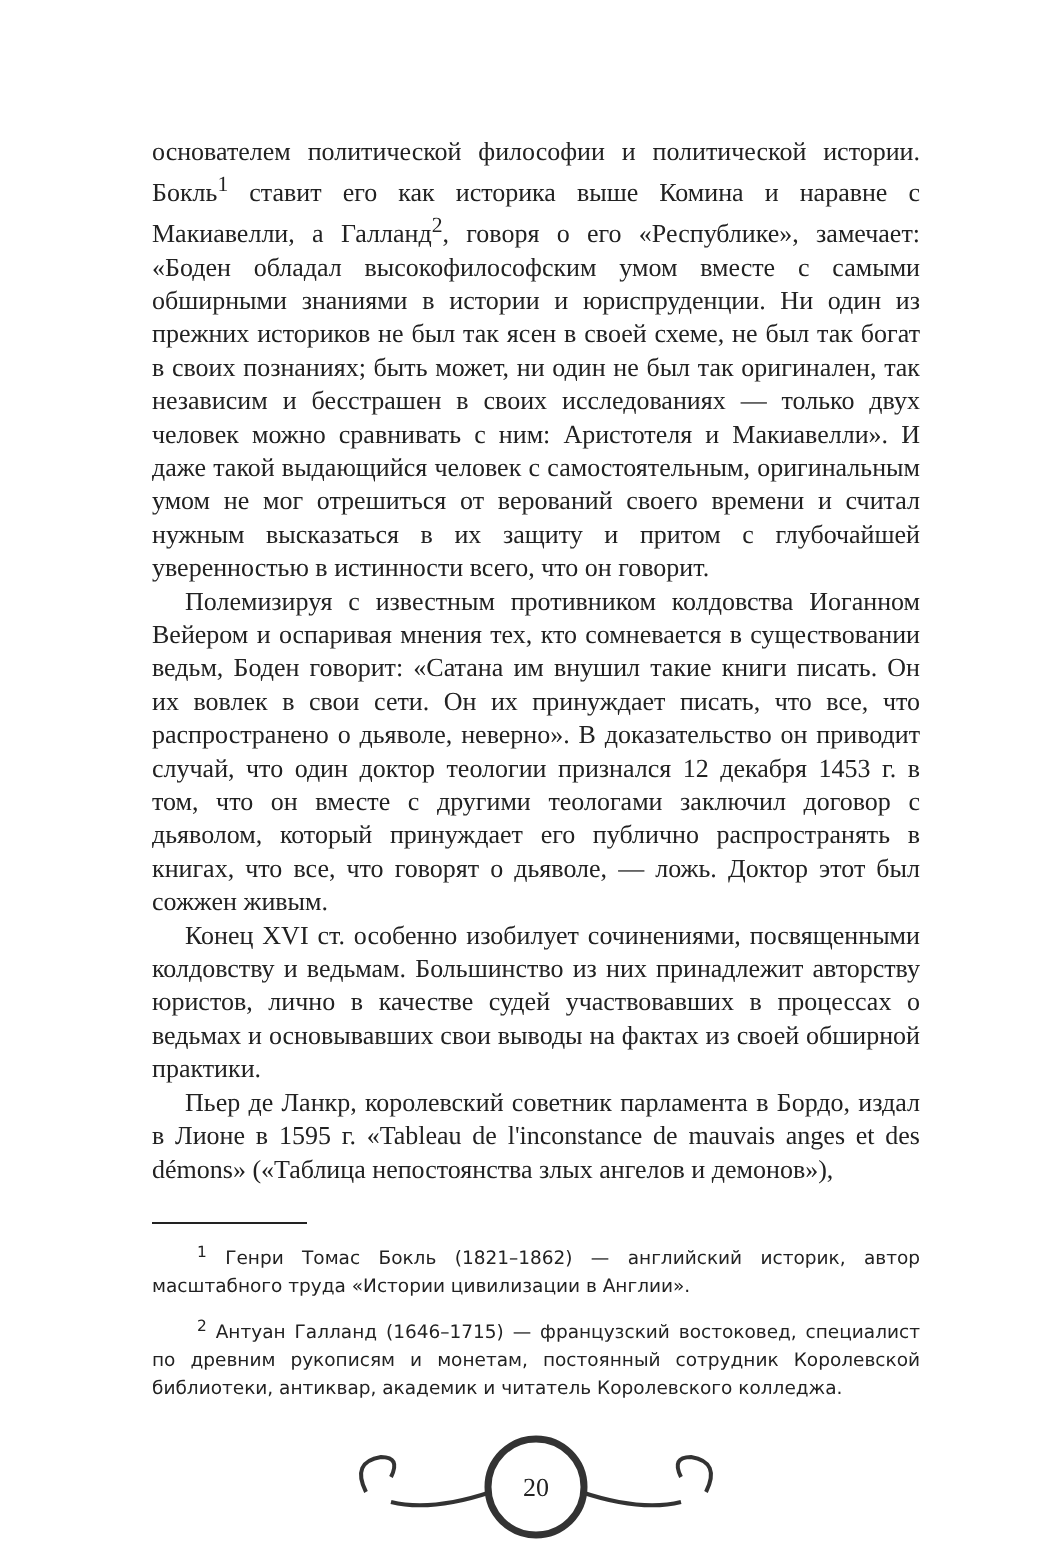основателем политической философии и политической истории. Бокль<sup>1</sup> ставит его как историка выше Комина и наравне с Макиавелли, а Галланд<sup>2</sup>, говоря о его «Республике», замечает: «Боден обладал высокофилософским умом вместе с самыми обширными знаниями в истории и юриспруденции. Ни один из прежних историков не был так ясен в своей схеме, не был так богат в своих познаниях; быть может, ни один не был так оригинален, так независим и бесстрашен в своих исследованиях — только двух человек можно сравнивать с ним: Аристотеля и Макиавелли». И даже такой выдающийся человек с самостоятельным, оригинальным умом не мог отрешиться от верований своего времени и считал нужным высказаться в их защиту и притом с глубочайшей уверенностью в истинности всего, что он говорит.
Полемизируя с известным противником колдовства Иоганном Вейером и оспаривая мнения тех, кто сомневается в существовании ведьм, Боден говорит: «Сатана им внушил такие книги писать. Он их вовлек в свои сети. Он их принуждает писать, что все, что распространено о дьяволе, неверно». В доказательство он приводит случай, что один доктор теологии признался 12 декабря 1453 г. в том, что он вместе с другими теологами заключил договор с дьяволом, который принуждает его публично распространять в книгах, что все, что говорят о дьяволе, — ложь. Доктор этот был сожжен живым.
Конец XVI ст. особенно изобилует сочинениями, посвященными колдовству и ведьмам. Большинство из них принадлежит авторству юристов, лично в качестве судей участвовавших в процессах о ведьмах и основывавших свои выводы на фактах из своей обширной практики.
Пьер де Ланкр, королевский советник парламента в Бордо, издал в Лионе в 1595 г. «Tableau de l'inconstance de mauvais anges et des démons» («Таблица непостоянства злых ангелов и демонов»),
<sup>1</sup> Генри Томас Бокль (1821–1862) — английский историк, автор масштабного труда «Истории цивилизации в Англии».
<sup>2</sup> Антуан Галланд (1646–1715) — французский востоковед, специалист по древним рукописям и монетам, постоянный сотрудник Королевской библиотеки, антиквар, академик и читатель Королевского колледжа.
20